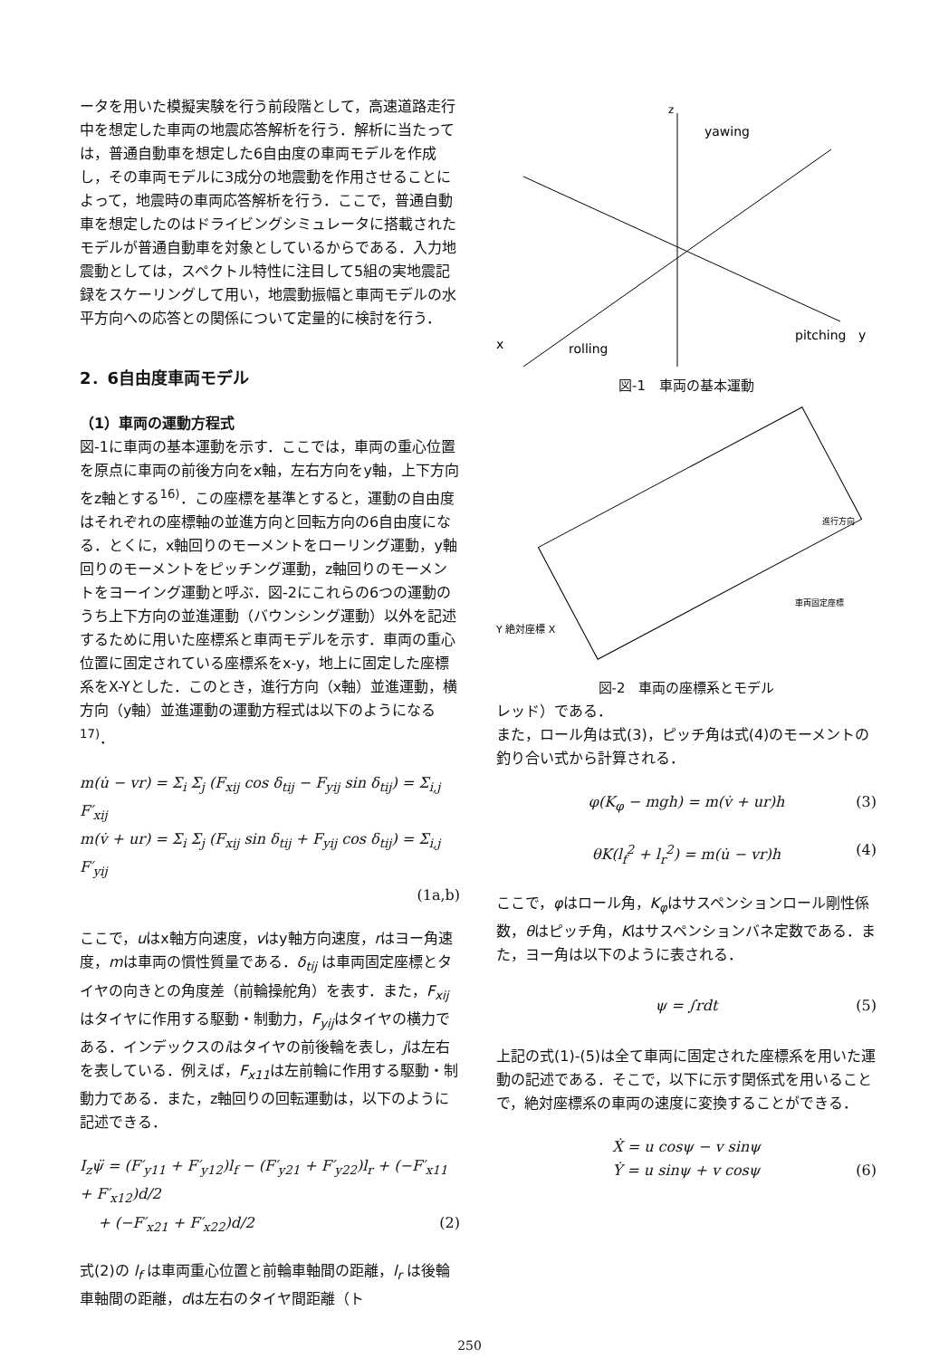ータを用いた模擬実験を行う前段階として，高速道路走行中を想定した車両の地震応答解析を行う．解析に当たっては，普通自動車を想定した6自由度の車両モデルを作成し，その車両モデルに3成分の地震動を作用させることによって，地震時の車両応答解析を行う．ここで，普通自動車を想定したのはドライビングシミュレータに搭載されたモデルが普通自動車を対象としているからである．入力地震動としては，スペクトル特性に注目して5組の実地震記録をスケーリングして用い，地震動振幅と車両モデルの水平方向への応答との関係について定量的に検討を行う．
2．6自由度車両モデル
（1）車両の運動方程式
図-1に車両の基本運動を示す．ここでは，車両の重心位置を原点に車両の前後方向をx軸，左右方向をy軸，上下方向をz軸とする<sup>16)</sup>．この座標を基準とすると，運動の自由度はそれぞれの座標軸の並進方向と回転方向の6自由度になる．とくに，x軸回りのモーメントをローリング運動，y軸回りのモーメントをピッチング運動，z軸回りのモーメントをヨーイング運動と呼ぶ．図-2にこれらの6つの運動のうち上下方向の並進運動（バウンシング運動）以外を記述するために用いた座標系と車両モデルを示す．車両の重心位置に固定されている座標系をx-y，地上に固定した座標系をX-Yとした．このとき，進行方向（x軸）並進運動，横方向（y軸）並進運動の運動方程式は以下のようになる<sup>17)</sup>．
m(u̇ − vr) = Σ<sub>i</sub> Σ<sub>j</sub> (F<sub>xij</sub> cos δ<sub>tij</sub> − F<sub>yij</sub> sin δ<sub>tij</sub>) = Σ<sub>i,j</sub> F′<sub>xij</sub>
m(v̇ + ur) = Σ<sub>i</sub> Σ<sub>j</sub> (F<sub>xij</sub> sin δ<sub>tij</sub> + F<sub>yij</sub> cos δ<sub>tij</sub>) = Σ<sub>i,j</sub> F′<sub>yij</sub>
(1a,b)
ここで，uはx軸方向速度，vはy軸方向速度，rはヨー角速度，mは車両の慣性質量である．δ<sub>tij</sub> は車両固定座標とタイヤの向きとの角度差（前輪操舵角）を表す．また，F<sub>xij</sub>はタイヤに作用する駆動・制動力，F<sub>yij</sub>はタイヤの横力である．インデックスのiはタイヤの前後輪を表し，jは左右を表している．例えば，F<sub>x11</sub>は左前輪に作用する駆動・制動力である．また，z軸回りの回転運動は，以下のように記述できる．
I<sub>z</sub>ψ̈ = (F′<sub>y11</sub> + F′<sub>y12</sub>)l<sub>f</sub> − (F′<sub>y21</sub> + F′<sub>y22</sub>)l<sub>r</sub> + (−F′<sub>x11</sub> + F′<sub>x12</sub>)d/2
+ (−F′<sub>x21</sub> + F′<sub>x22</sub>)d/2 (2)
式(2)の l<sub>f</sub> は車両重心位置と前輪車軸間の距離，l<sub>r</sub> は後輪車軸間の距離，dは左右のタイヤ間距離（ト
z
yawing
pitching
y
x
rolling
図-1　車両の基本運動
Y 絶対座標 X
車両固定座標
進行方向
図-2　車両の座標系とモデル
レッド）である．
また，ロール角は式(3)，ピッチ角は式(4)のモーメントの釣り合い式から計算される．
φ(K<sub>φ</sub> − mgh) = m(v̇ + ur)h (3)
θK(l<sub>f</sub><sup>2</sup> + l<sub>r</sub><sup>2</sup>) = m(u̇ − vr)h (4)
ここで，φはロール角，K<sub>φ</sub>はサスペンションロール剛性係数，θはピッチ角，Kはサスペンションバネ定数である．また，ヨー角は以下のように表される．
ψ = ∫rdt (5)
上記の式(1)-(5)は全て車両に固定された座標系を用いた運動の記述である．そこで，以下に示す関係式を用いることで，絶対座標系の車両の速度に変換することができる．
Ẋ = u cosψ − v sinψ
Ẏ = u sinψ + v cosψ (6)
250